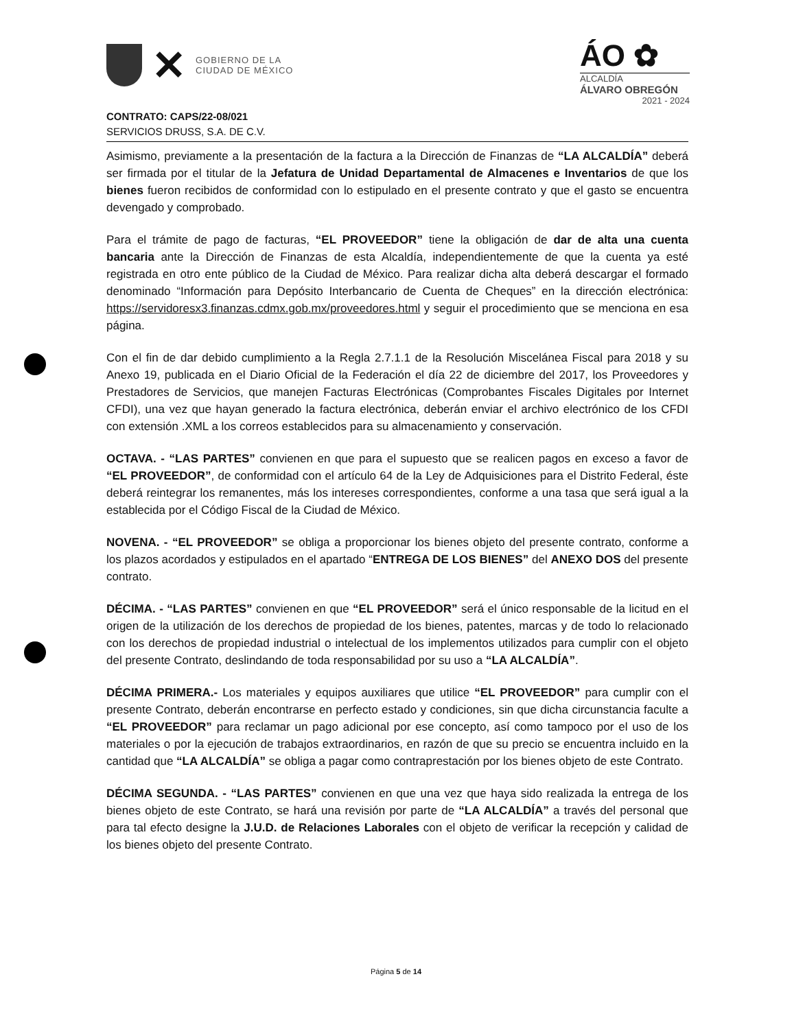✕
GOBIERNO DE LA
CIUDAD DE MÉXICO
ÁO ✿
ALCALDÍA
ÁLVARO OBREGÓN
2021 - 2024
CONTRATO: CAPS/22-08/021
SERVICIOS DRUSS, S.A. DE C.V.
Asimismo, previamente a la presentación de la factura a la Dirección de Finanzas de “LA ALCALDÍA” deberá ser firmada por el titular de la Jefatura de Unidad Departamental de Almacenes e Inventarios de que los bienes fueron recibidos de conformidad con lo estipulado en el presente contrato y que el gasto se encuentra devengado y comprobado.
Para el trámite de pago de facturas, “EL PROVEEDOR” tiene la obligación de dar de alta una cuenta bancaria ante la Dirección de Finanzas de esta Alcaldía, independientemente de que la cuenta ya esté registrada en otro ente público de la Ciudad de México. Para realizar dicha alta deberá descargar el formado denominado “Información para Depósito Interbancario de Cuenta de Cheques” en la dirección electrónica: https://servidoresx3.finanzas.cdmx.gob.mx/proveedores.html y seguir el procedimiento que se menciona en esa página.
Con el fin de dar debido cumplimiento a la Regla 2.7.1.1 de la Resolución Miscelánea Fiscal para 2018 y su Anexo 19, publicada en el Diario Oficial de la Federación el día 22 de diciembre del 2017, los Proveedores y Prestadores de Servicios, que manejen Facturas Electrónicas (Comprobantes Fiscales Digitales por Internet CFDI), una vez que hayan generado la factura electrónica, deberán enviar el archivo electrónico de los CFDI con extensión .XML a los correos establecidos para su almacenamiento y conservación.
OCTAVA. - “LAS PARTES” convienen en que para el supuesto que se realicen pagos en exceso a favor de “EL PROVEEDOR”, de conformidad con el artículo 64 de la Ley de Adquisiciones para el Distrito Federal, éste deberá reintegrar los remanentes, más los intereses correspondientes, conforme a una tasa que será igual a la establecida por el Código Fiscal de la Ciudad de México.
NOVENA. - “EL PROVEEDOR” se obliga a proporcionar los bienes objeto del presente contrato, conforme a los plazos acordados y estipulados en el apartado “ENTREGA DE LOS BIENES” del ANEXO DOS del presente contrato.
DÉCIMA. - “LAS PARTES” convienen en que “EL PROVEEDOR” será el único responsable de la licitud en el origen de la utilización de los derechos de propiedad de los bienes, patentes, marcas y de todo lo relacionado con los derechos de propiedad industrial o intelectual de los implementos utilizados para cumplir con el objeto del presente Contrato, deslindando de toda responsabilidad por su uso a “LA ALCALDÍA”.
DÉCIMA PRIMERA.- Los materiales y equipos auxiliares que utilice “EL PROVEEDOR” para cumplir con el presente Contrato, deberán encontrarse en perfecto estado y condiciones, sin que dicha circunstancia faculte a “EL PROVEEDOR” para reclamar un pago adicional por ese concepto, así como tampoco por el uso de los materiales o por la ejecución de trabajos extraordinarios, en razón de que su precio se encuentra incluido en la cantidad que “LA ALCALDÍA” se obliga a pagar como contraprestación por los bienes objeto de este Contrato.
DÉCIMA SEGUNDA. - “LAS PARTES” convienen en que una vez que haya sido realizada la entrega de los bienes objeto de este Contrato, se hará una revisión por parte de “LA ALCALDÍA” a través del personal que para tal efecto designe la J.U.D. de Relaciones Laborales con el objeto de verificar la recepción y calidad de los bienes objeto del presente Contrato.
Página 5 de 14